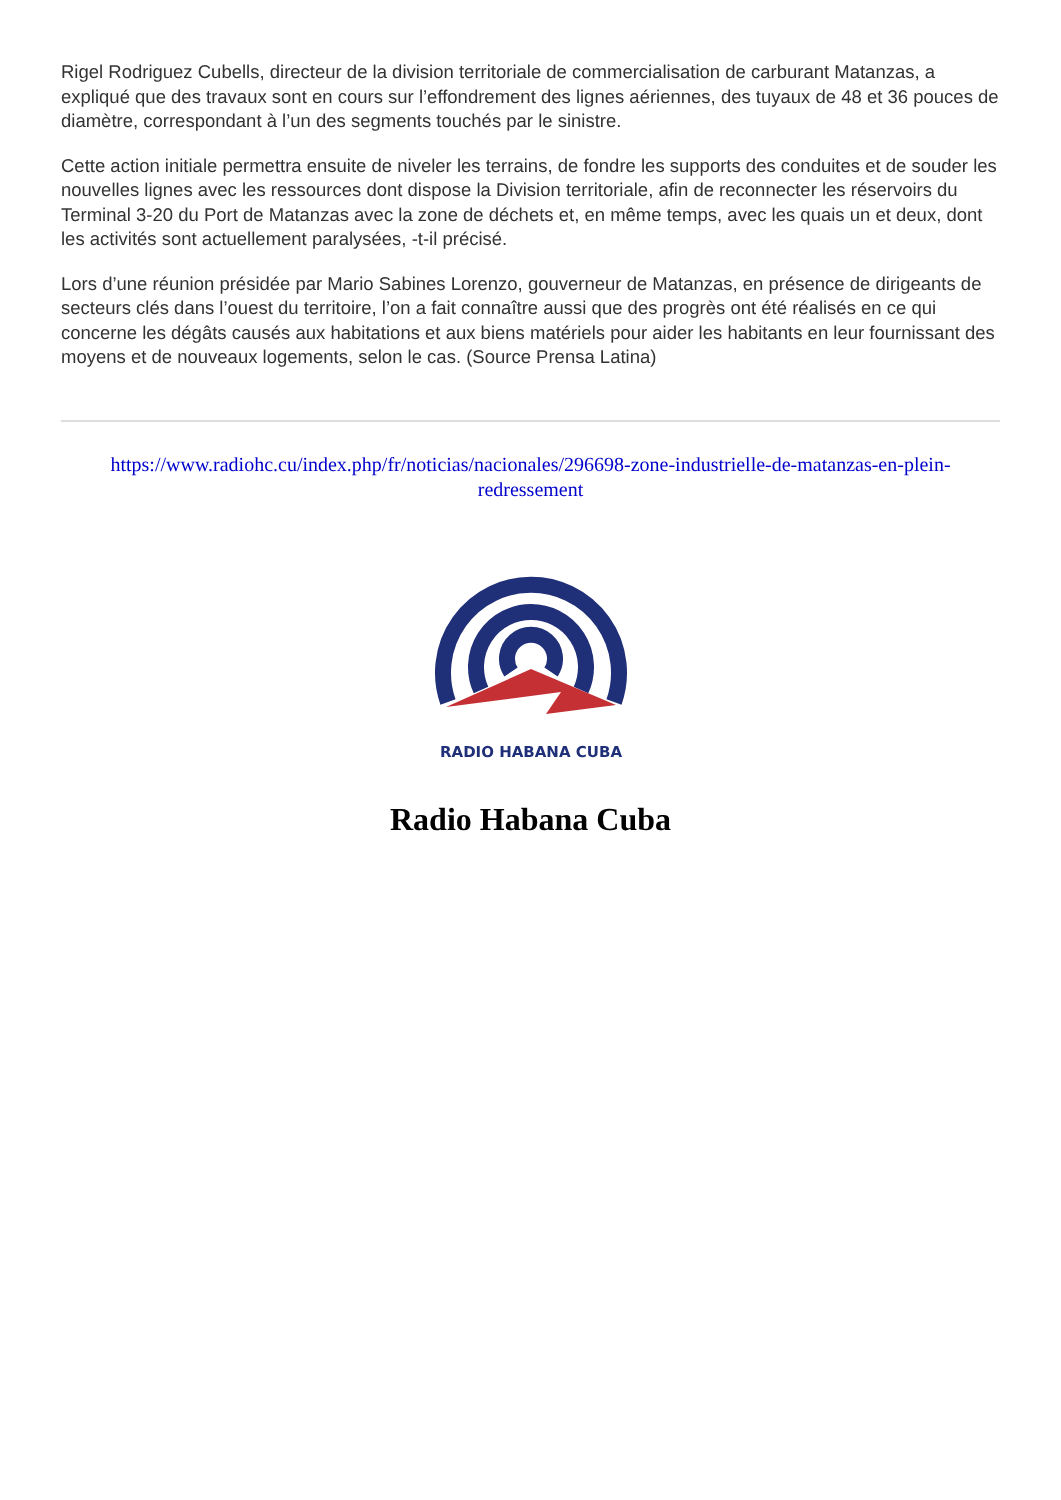Rigel Rodriguez Cubells, directeur de la division territoriale de commercialisation de carburant Matanzas, a expliqué que des travaux sont en cours sur l’effondrement des lignes aériennes, des tuyaux de 48 et 36 pouces de diamètre, correspondant à l’un des segments touchés par le sinistre.
Cette action initiale permettra ensuite de niveler les terrains, de fondre les supports des conduites et de souder les nouvelles lignes avec les ressources dont dispose la Division territoriale, afin de reconnecter les réservoirs du Terminal 3-20 du Port de Matanzas avec la zone de déchets et, en même temps, avec les quais un et deux, dont les activités sont actuellement paralysées, -t-il précisé.
Lors d’une réunion présidée par Mario Sabines Lorenzo, gouverneur de Matanzas, en présence de dirigeants de secteurs clés dans l’ouest du territoire, l’on a fait connaître aussi que des progrès ont été réalisés en ce qui concerne les dégâts causés aux habitations et aux biens matériels pour aider les habitants en leur fournissant des moyens et de nouveaux logements, selon le cas. (Source Prensa Latina)
https://www.radiohc.cu/index.php/fr/noticias/nacionales/296698-zone-industrielle-de-matanzas-en-plein-redressement
RADIO HABANA CUBA
Radio Habana Cuba